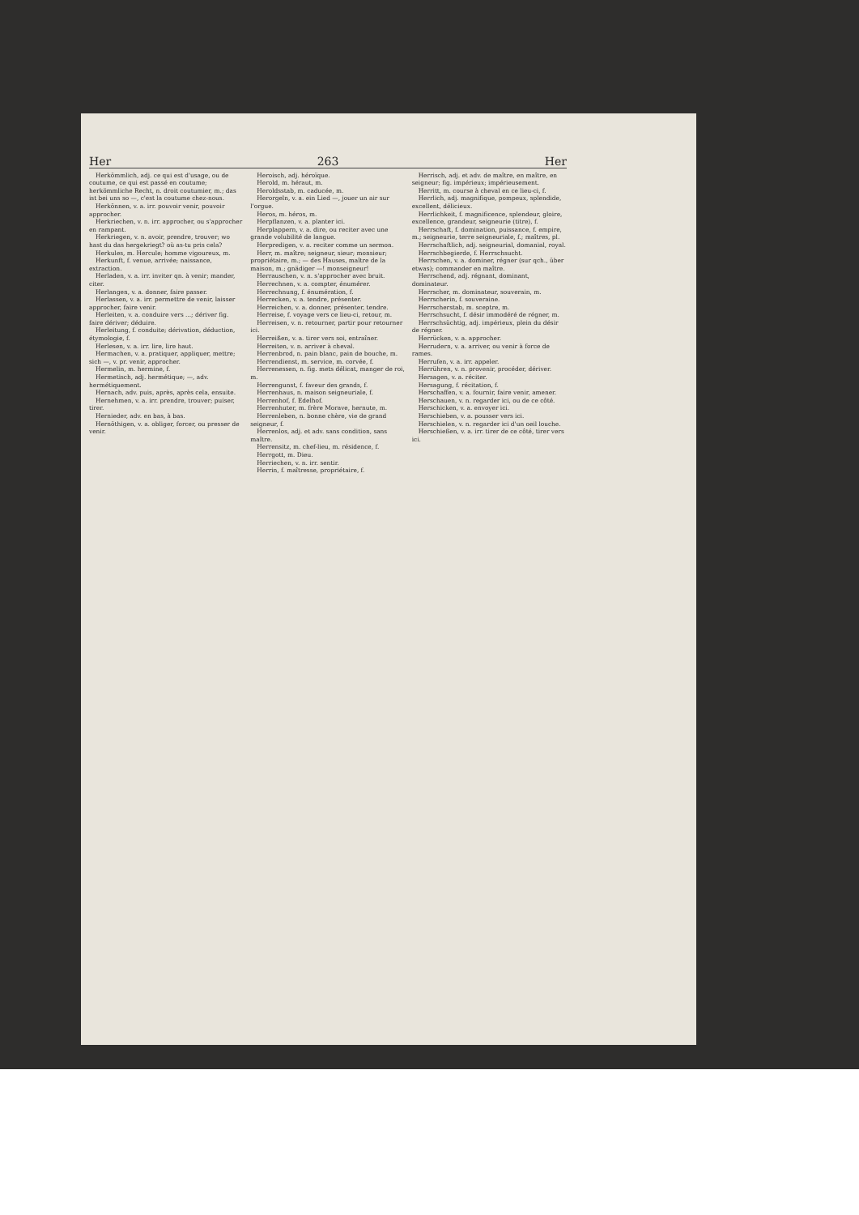Her 263 Her
Herkömmlich, adj. ce qui est d'usage, ou de coutume, ce qui est passé en coutume; herkömmliche Recht, n. droit coutumier, m.; das ist bei uns so —, c'est la coutume chez-nous.
Herkönnen, v. a. irr. pouvoir venir, pouvoir approcher.
Herkriechen, v. n. irr. approcher, ou s'approcher en rampant.
Herkriegen, v. n. avoir, prendre, trouver; wo hast du das hergekriegt? où as-tu pris cela?
Herkules, m. Hercule; homme vigoureux, m.
Herkunft, f. venue, arrivée; naissance, extraction.
Herladen, v. a. irr. inviter qn. à venir; mander, citer.
Herlangen, v. a. donner, faire passer.
Herlassen, v. a. irr. permettre de venir, laisser approcher, faire venir.
Herleiten, v. a. conduire vers ...; dériver fig. faire dériver; déduire.
Herleitung, f. conduite; dérivation, déduction, étymologie, f.
Herlesen, v. a. irr. lire, lire haut.
Hermachen, v. a. pratiquer, appliquer, mettre; sich —, v. pr. venir, approcher.
Hermelin, m. hermine, f.
Hermetisch, adj. hermétique; —, adv. hermétiquement.
Hernach, adv. puis, après, après cela, ensuite.
Hernehmen, v. a. irr. prendre, trouver; puiser, tirer.
Hernieder, adv. en bas, à bas.
Hernöthigen, v. a. obliger, forcer, ou presser de venir.
Heroisch, adj. héroïque.
Herold, m. héraut, m.
Heroldsstab, m. caducée, m.
Herorgeln, v. a. ein Lied —, jouer un air sur l'orgue.
Heros, m. héros, m.
Herpflanzen, v. a. planter ici.
Herplappern, v. a. dire, ou reciter avec une grande volubilité de langue.
Herpredigen, v. a. reciter comme un sermon.
Herr, m. maître; seigneur, sieur; monsieur; propriétaire, m.; — des Hauses, maître de la maison, m.; gnädiger —! monseigneur!
Herrauschen, v. n. s'approcher avec bruit.
Herrechnen, v. a. compter, énumérer.
Herrechnung, f. énumération, f.
Herrecken, v. a. tendre, présenter.
Herreichen, v. a. donner, présenter, tendre.
Herreise, f. voyage vers ce lieu-ci, retour, m.
Herreisen, v. n. retourner, partir pour retourner ici.
Herreißen, v. a. tirer vers soi, entraîner.
Herreiten, v. n. arriver à cheval.
Herrenbrod, n. pain blanc, pain de bouche, m.
Herrendienst, m. service, m. corvée, f.
Herrenessen, n. fig. mets délicat, manger de roi, m.
Herrengunst, f. faveur des grands, f.
Herrenhaus, n. maison seigneuriale, f.
Herrenhof, f. Edelhof.
Herrenhuter, m. frère Morave, hernute, m.
Herrenleben, n. bonne chère, vie de grand seigneur, f.
Herrenlos, adj. et adv. sans condition, sans maître.
Herrensitz, m. chef-lieu, m. résidence, f.
Herrgott, m. Dieu.
Herriechen, v. n. irr. sentir.
Herrin, f. maîtresse, propriétaire, f.
Herrisch, adj. et adv. de maître, en maître, en seigneur; fig. impérieux; impérieusement.
Herritt, m. course à cheval en ce lieu-ci, f.
Herrlich, adj. magnifique, pompeux, splendide, excellent, délicieux.
Herrlichkeit, f. magnificence, splendeur, gloire, excellence, grandeur, seigneurie (titre), f.
Herrschaft, f. domination, puissance, f. empire, m.; seigneurie, terre seigneuriale, f.; maîtres, pl.
Herrschaftlich, adj. seigneurial, domanial, royal.
Herrschbegierde, f. Herrschsucht.
Herrschen, v. a. dominer, régner (sur qch., über etwas); commander en maître.
Herrschend, adj. régnant, dominant, dominateur.
Herrscher, m. dominateur, souverain, m.
Herrscherin, f. souveraine.
Herrscherstab, m. sceptre, m.
Herrschsucht, f. désir immodéré de régner, m.
Herrschsüchtig, adj. impérieux, plein du désir de régner.
Herrücken, v. a. approcher.
Herrudern, v. a. arriver, ou venir à force de rames.
Herrufen, v. a. irr. appeler.
Herrühren, v. n. provenir, procéder, dériver.
Hersagen, v. a. réciter.
Hersagung, f. récitation, f.
Herschaffen, v. a. fournir, faire venir, amener.
Herschauen, v. n. regarder ici, ou de ce côté.
Herschicken, v. a. envoyer ici.
Herschieben, v. a. pousser vers ici.
Herschielen, v. n. regarder ici d'un oeil louche.
Herschießen, v. a. irr. tirer de ce côté, tirer vers ici.